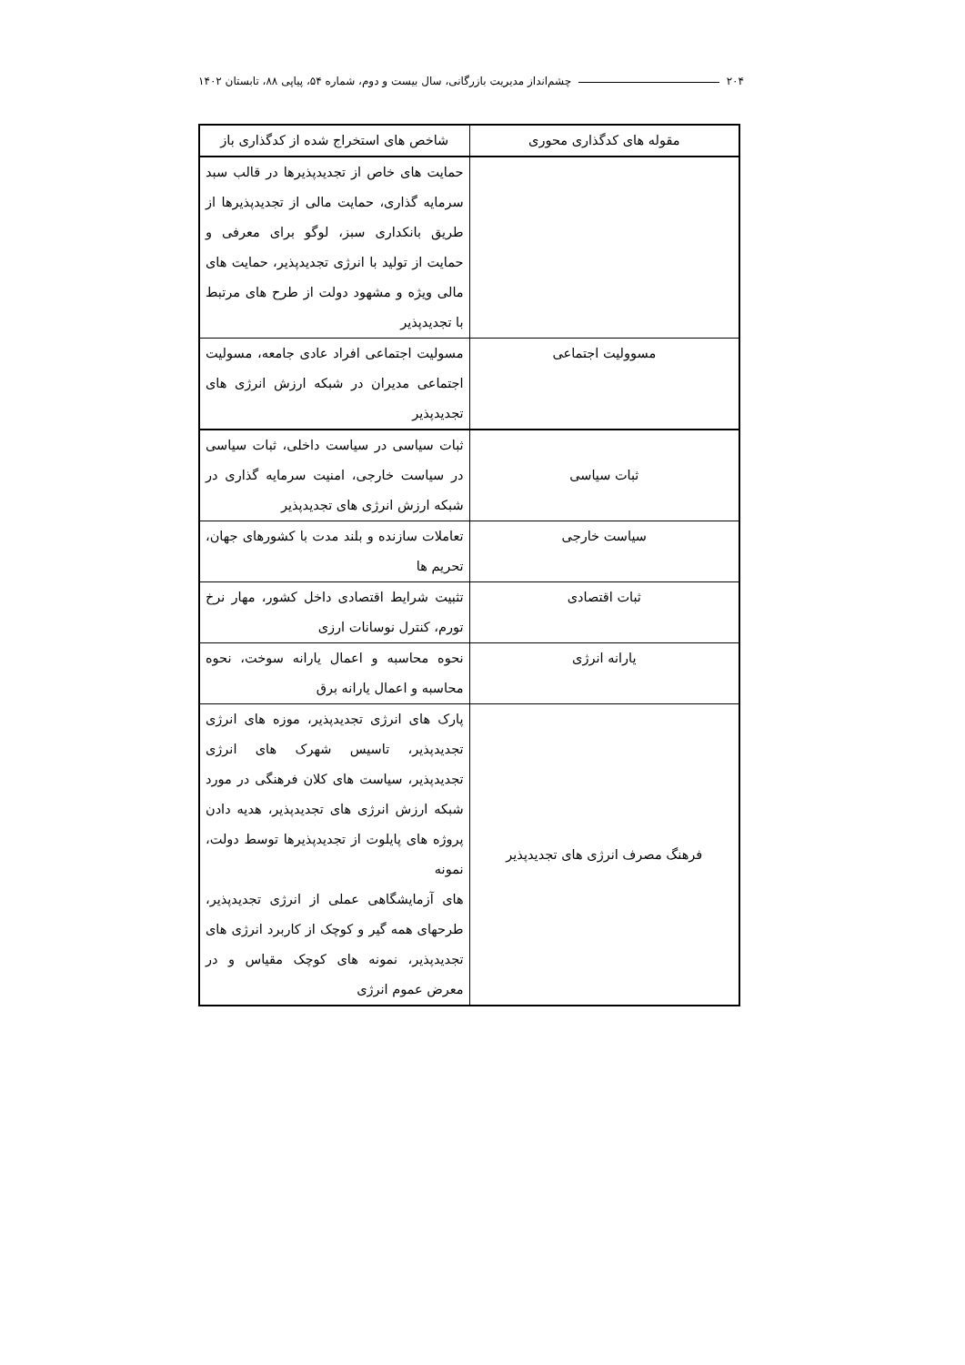۲۰۴ چشم‌انداز مدیریت بازرگانی، سال بیست و دوم، شماره ۵۴، پیاپی ۸۸، تابستان ۱۴۰۲
| مقوله های کدگذاری محوری | شاخص های استخراج شده از کدگذاری باز |
| --- | --- |
| | حمایت های خاص از تجدیدپذیرها در قالب سبد سرمایه گذاری، حمایت مالی از تجدیدپذیرها از طریق بانکداری سبز، لوگو برای معرفی و حمایت از تولید با انرژی تجدیدپذیر، حمایت های مالی ویژه و مشهود دولت از طرح های مرتبط با تجدیدپذیر |
| مسوولیت اجتماعی | مسولیت اجتماعی افراد عادی جامعه، مسولیت اجتماعی مدیران در شبکه ارزش انرژی های تجدیدپذیر |
| ثبات سیاسی | ثبات سیاسی در سیاست داخلی، ثبات سیاسی در سیاست خارجی، امنیت سرمایه گذاری در شبکه ارزش انرژی های تجدیدپذیر |
| سیاست خارجی | تعاملات سازنده و بلند مدت با کشورهای جهان، تحریم ها |
| ثبات اقتصادی | تثبیت شرایط اقتصادی داخل کشور، مهار نرخ تورم، کنترل نوسانات ارزی |
| یارانه انرژی | نحوه محاسبه و اعمال یارانه سوخت، نحوه محاسبه و اعمال یارانه برق |
| فرهنگ مصرف انرژی های تجدیدپذیر | پارک های انرژی تجدیدپذیر، موزه های انرژی تجدیدپذیر، تاسیس شهرک های انرژی تجدیدپذیر، سیاست های کلان فرهنگی در مورد شبکه ارزش انرژی های تجدیدپذیر، هدیه دادن پروژه های پایلوت از تجدیدپذیرها توسط دولت، نمونه های آزمایشگاهی عملی از انرژی تجدیدپذیر، طرحهای همه گیر و کوچک از کاربرد انرژی های تجدیدپذیر، نمونه های کوچک مقیاس و در معرض عموم انرژی |